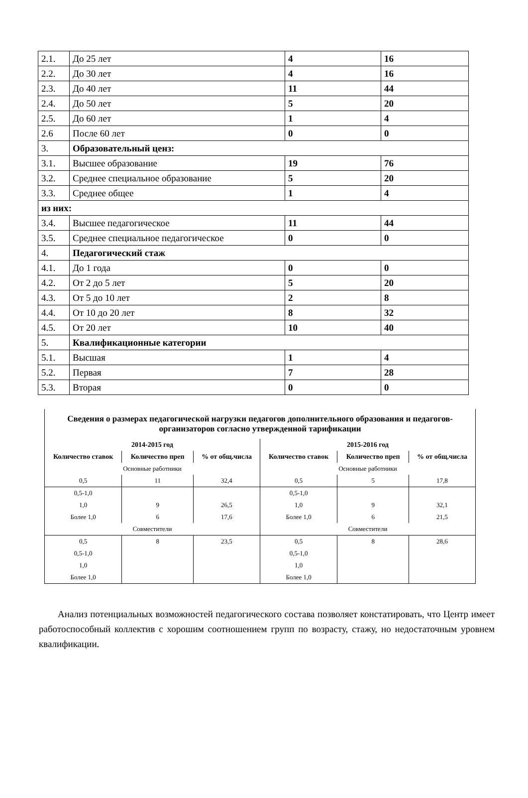| 2.1. | До 25 лет | 4 | 16 |
| 2.2. | До 30 лет | 4 | 16 |
| 2.3. | До 40 лет | 11 | 44 |
| 2.4. | До 50 лет | 5 | 20 |
| 2.5. | До 60 лет | 1 | 4 |
| 2.6 | После 60 лет | 0 | 0 |
| 3. | Образовательный ценз: | | |
| 3.1. | Высшее образование | 19 | 76 |
| 3.2. | Среднее специальное образование | 5 | 20 |
| 3.3. | Среднее общее | 1 | 4 |
| из них: | | | |
| 3.4. | Высшее педагогическое | 11 | 44 |
| 3.5. | Среднее специальное педагогическое | 0 | 0 |
| 4. | Педагогический стаж | | |
| 4.1. | До 1 года | 0 | 0 |
| 4.2. | От 2 до 5 лет | 5 | 20 |
| 4.3. | От 5 до 10 лет | 2 | 8 |
| 4.4. | От 10 до 20 лет | 8 | 32 |
| 4.5. | От 20 лет | 10 | 40 |
| 5. | Квалификационные категории | | |
| 5.1. | Высшая | 1 | 4 |
| 5.2. | Первая | 7 | 28 |
| 5.3. | Вторая | 0 | 0 |
| Сведения о размерах педагогической нагрузки педагогов дополнительного образования и педагогов-организаторов согласно утвержденной тарификации | | | | | |
| --- | --- | --- | --- | --- | --- |
| 2014-2015 год | | | 2015-2016 год | | |
| Количество ставок | Количество преп | % от общ.числа | Количество ставок | Количество преп | % от общ.числа |
| Основные работники | | | Основные работники | | |
| 0,5 | 11 | 32,4 | 0,5 | 5 | 17,8 |
| 0,5-1,0 | | | 0,5-1,0 | | |
| 1,0 | 9 | 26,5 | 1,0 | 9 | 32,1 |
| Более 1,0 | 6 | 17,6 | Более 1,0 | 6 | 21,5 |
| Совместители | | | Совместители | | |
| 0,5 | 8 | 23,5 | 0,5 | 8 | 28,6 |
| 0,5-1,0 | | | 0,5-1,0 | | |
| 1,0 | | | 1,0 | | |
| Более 1,0 | | | Более 1,0 | | |
Анализ потенциальных возможностей педагогического состава позволяет констатировать, что Центр имеет работоспособный коллектив с хорошим соотношением групп по возрасту, стажу, но недостаточным уровнем квалификации.